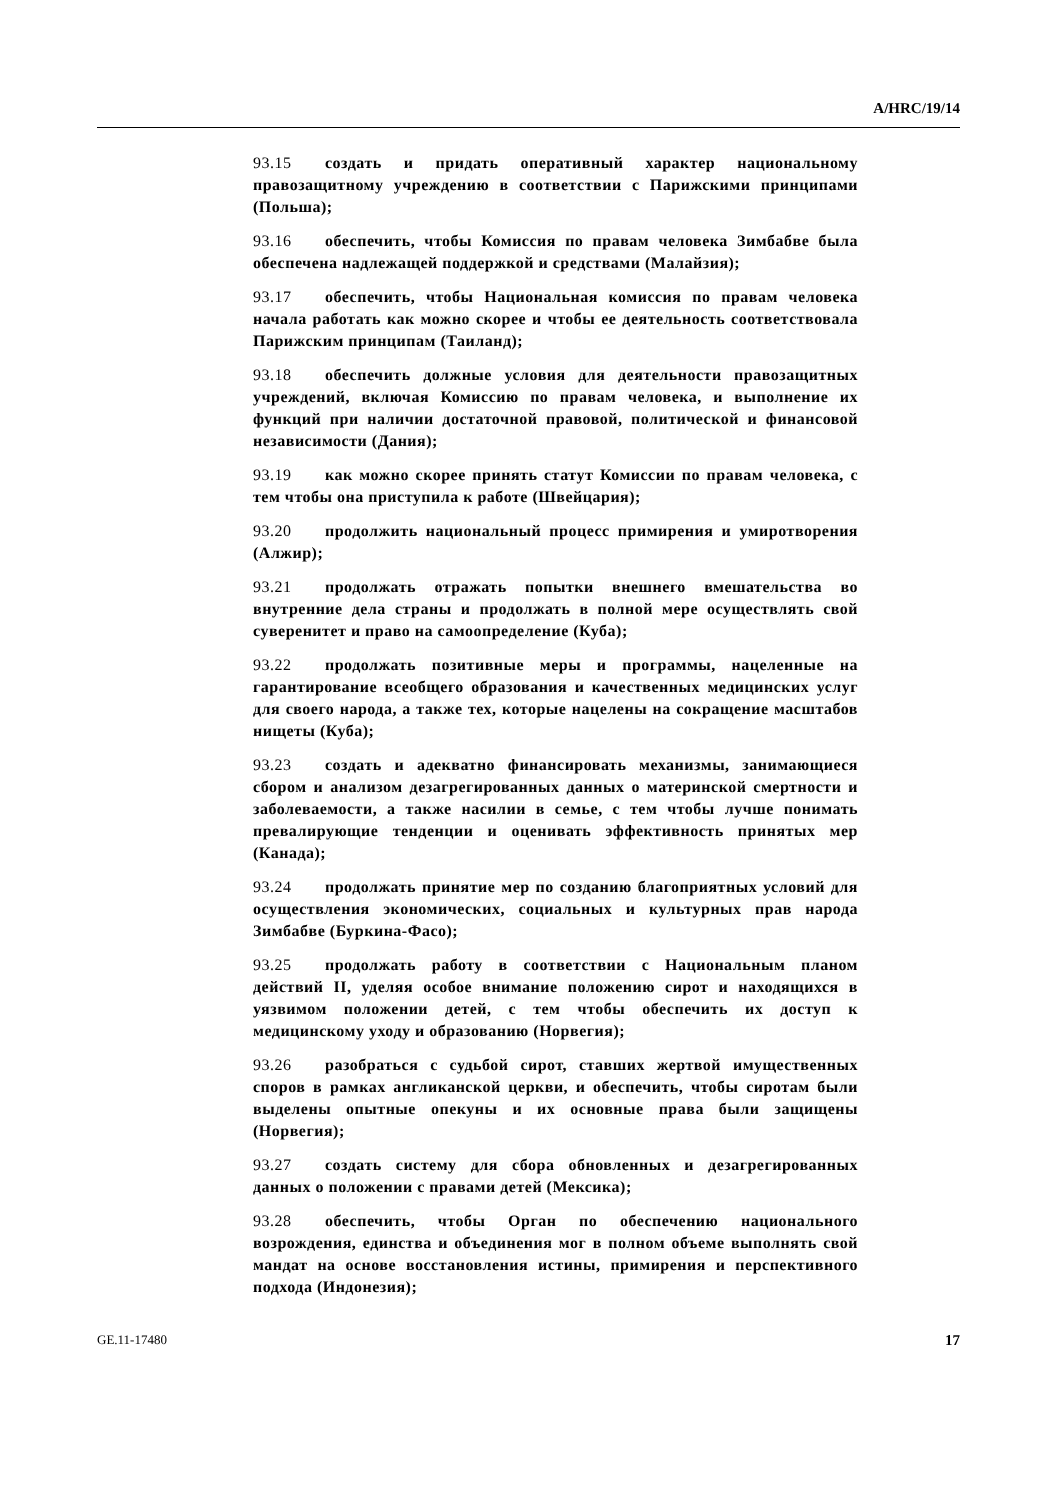A/HRC/19/14
93.15 создать и придать оперативный характер национальному правозащитному учреждению в соответствии с Парижскими принципами (Польша);
93.16 обеспечить, чтобы Комиссия по правам человека Зимбабве была обеспечена надлежащей поддержкой и средствами (Малайзия);
93.17 обеспечить, чтобы Национальная комиссия по правам человека начала работать как можно скорее и чтобы ее деятельность соответствовала Парижским принципам (Таиланд);
93.18 обеспечить должные условия для деятельности правозащитных учреждений, включая Комиссию по правам человека, и выполнение их функций при наличии достаточной правовой, политической и финансовой независимости (Дания);
93.19 как можно скорее принять статут Комиссии по правам человека, с тем чтобы она приступила к работе (Швейцария);
93.20 продолжить национальный процесс примирения и умиротворения (Алжир);
93.21 продолжать отражать попытки внешнего вмешательства во внутренние дела страны и продолжать в полной мере осуществлять свой суверенитет и право на самоопределение (Куба);
93.22 продолжать позитивные меры и программы, нацеленные на гарантирование всеобщего образования и качественных медицинских услуг для своего народа, а также тех, которые нацелены на сокращение масштабов нищеты (Куба);
93.23 создать и адекватно финансировать механизмы, занимающиеся сбором и анализом дезагрегированных данных о материнской смертности и заболеваемости, а также насилии в семье, с тем чтобы лучше понимать превалирующие тенденции и оценивать эффективность принятых мер (Канада);
93.24 продолжать принятие мер по созданию благоприятных условий для осуществления экономических, социальных и культурных прав народа Зимбабве (Буркина-Фасо);
93.25 продолжать работу в соответствии с Национальным планом действий II, уделяя особое внимание положению сирот и находящихся в уязвимом положении детей, с тем чтобы обеспечить их доступ к медицинскому уходу и образованию (Норвегия);
93.26 разобраться с судьбой сирот, ставших жертвой имущественных споров в рамках англиканской церкви, и обеспечить, чтобы сиротам были выделены опытные опекуны и их основные права были защищены (Норвегия);
93.27 создать систему для сбора обновленных и дезагрегированных данных о положении с правами детей (Мексика);
93.28 обеспечить, чтобы Орган по обеспечению национального возрождения, единства и объединения мог в полном объеме выполнять свой мандат на основе восстановления истины, примирения и перспективного подхода (Индонезия);
GE.11-17480 17